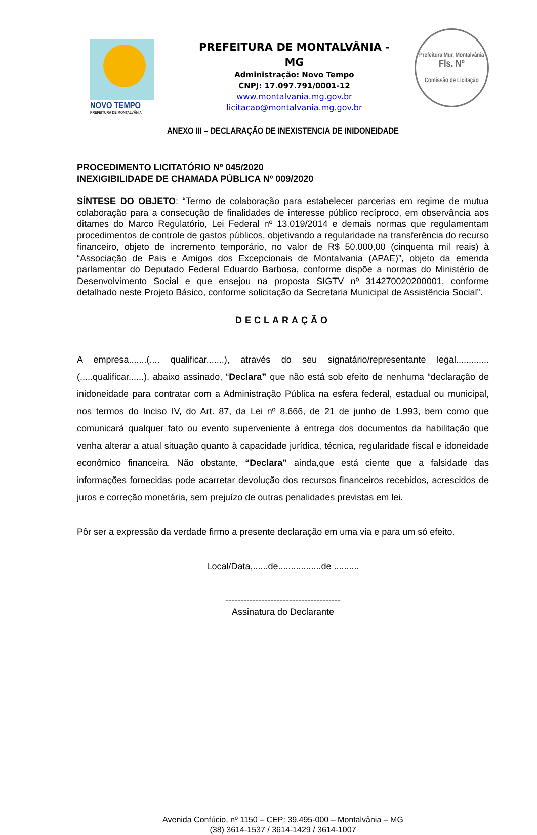NOVO TEMPO
PREFEITURA DE MONTALVÂNIA
PREFEITURA DE MONTALVÂNIA - MG
Administração: Novo Tempo
CNPJ: 17.097.791/0001-12
www.montalvania.mg.gov.br
licitacao@montalvania.mg.gov.br
Prefeitura Mur. Montalvânia
Fls. Nº
Comissão de Licitação
ANEXO III – DECLARAÇÃO DE INEXISTENCIA DE INIDONEIDADE
PROCEDIMENTO LICITATÓRIO Nº 045/2020
INEXIGIBILIDADE DE CHAMADA PÚBLICA Nº 009/2020
SÍNTESE DO OBJETO: “Termo de colaboração para estabelecer parcerias em regime de mutua colaboração para a consecução de finalidades de interesse público recíproco, em observância aos ditames do Marco Regulatório, Lei Federal nº 13.019/2014 e demais normas que regulamentam procedimentos de controle de gastos públicos, objetivando a regularidade na transferência do recurso financeiro, objeto de incremento temporário, no valor de R$ 50.000,00 (cinquenta mil reais) à “Associação de Pais e Amigos dos Excepcionais de Montalvania (APAE)”, objeto da emenda parlamentar do Deputado Federal Eduardo Barbosa, conforme dispõe a normas do Ministério de Desenvolvimento Social e que ensejou na proposta SIGTV nº 314270020200001, conforme detalhado neste Projeto Básico, conforme solicitação da Secretaria Municipal de Assistência Social”.
DECLARAÇÃO
A empresa.......(.... qualificar.......), através do seu signatário/representante legal.............(.....qualificar......), abaixo assinado, “Declara” que não está sob efeito de nenhuma “declaração de inidoneidade para contratar com a Administração Pública na esfera federal, estadual ou municipal, nos termos do Inciso IV, do Art. 87, da Lei nº 8.666, de 21 de junho de 1.993, bem como que comunicará qualquer fato ou evento superveniente à entrega dos documentos da habilitação que venha alterar a atual situação quanto à capacidade jurídica, técnica, regularidade fiscal e idoneidade econômico financeira. Não obstante, “Declara” ainda,que está ciente que a falsidade das informações fornecidas pode acarretar devolução dos recursos financeiros recebidos, acrescidos de juros e correção monetária, sem prejuízo de outras penalidades previstas em lei.
Pôr ser a expressão da verdade firmo a presente declaração em uma via e para um só efeito.
Local/Data,......de.................de ..........
--------------------------------------
Assinatura do Declarante
Avenida Confúcio, nº 1150 – CEP: 39.495-000 – Montalvânia – MG
(38) 3614-1537 / 3614-1429 / 3614-1007